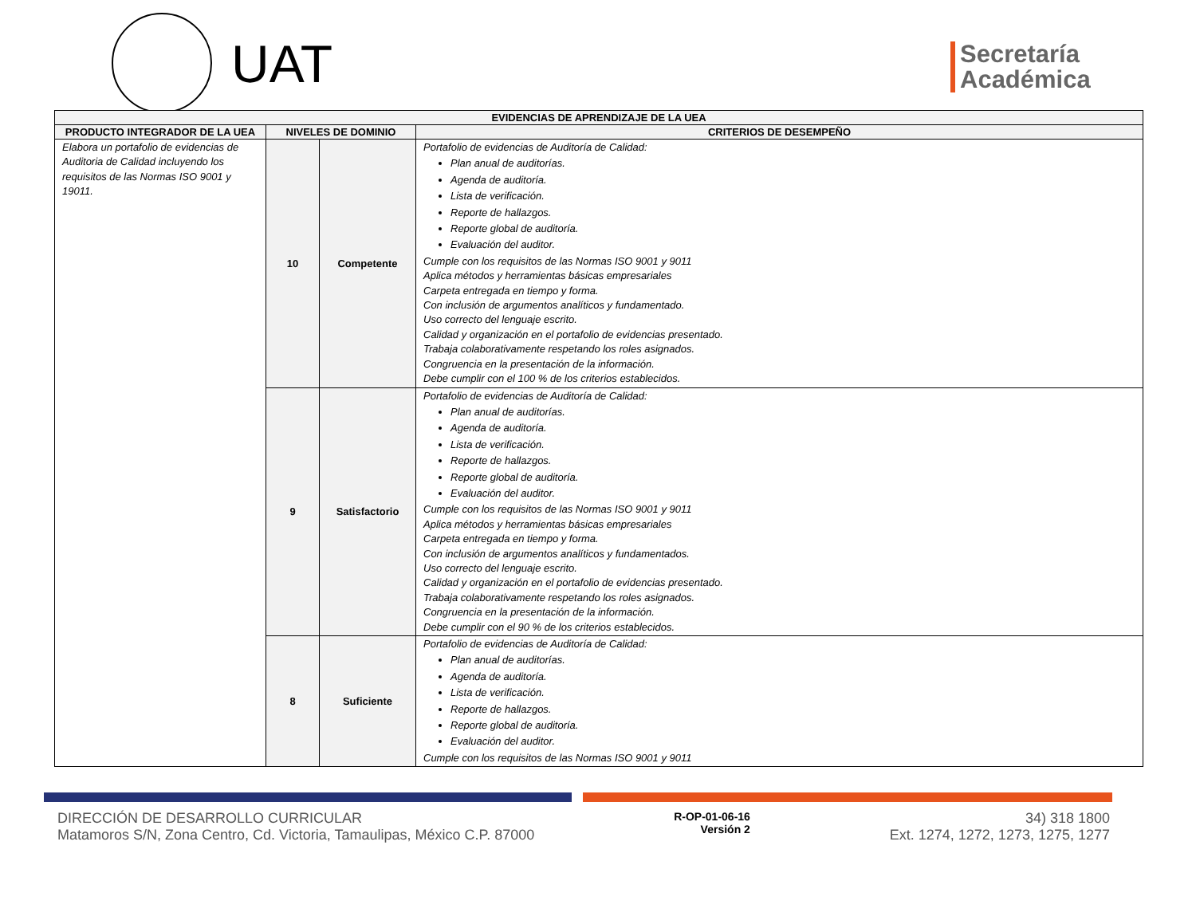UAT
Secretaría
Académica
| EVIDENCIAS DE APRENDIZAJE DE LA UEA | | | |
| --- | --- | --- | --- |
| PRODUCTO INTEGRADOR DE LA UEA | NIVELES DE DOMINIO | | CRITERIOS DE DESEMPEÑO |
| Elabora un portafolio de evidencias de Auditoria de Calidad incluyendo los requisitos de las Normas ISO 9001 y 19011. | 10 | Competente | Portafolio de evidencias de Auditoría de Calidad: Plan anual de auditorías. Agenda de auditoría. Lista de verificación. Reporte de hallazgos. Reporte global de auditoría. Evaluación del auditor. Cumple con los requisitos de las Normas ISO 9001 y 9011 Aplica métodos y herramientas básicas empresariales Carpeta entregada en tiempo y forma. Con inclusión de argumentos analíticos y fundamentado. Uso correcto del lenguaje escrito. Calidad y organización en el portafolio de evidencias presentado. Trabaja colaborativamente respetando los roles asignados. Congruencia en la presentación de la información. Debe cumplir con el 100 % de los criterios establecidos. |
| | 9 | Satisfactorio | Portafolio de evidencias de Auditoría de Calidad: Plan anual de auditorías. Agenda de auditoría. Lista de verificación. Reporte de hallazgos. Reporte global de auditoría. Evaluación del auditor. Cumple con los requisitos de las Normas ISO 9001 y 9011 Aplica métodos y herramientas básicas empresariales Carpeta entregada en tiempo y forma. Con inclusión de argumentos analíticos y fundamentados. Uso correcto del lenguaje escrito. Calidad y organización en el portafolio de evidencias presentado. Trabaja colaborativamente respetando los roles asignados. Congruencia en la presentación de la información. Debe cumplir con el 90 % de los criterios establecidos. |
| | 8 | Suficiente | Portafolio de evidencias de Auditoría de Calidad: Plan anual de auditorías. Agenda de auditoría. Lista de verificación. Reporte de hallazgos. Reporte global de auditoría. Evaluación del auditor. Cumple con los requisitos de las Normas ISO 9001 y 9011 |
DIRECCIÓN DE DESARROLLO CURRICULAR
Matamoros S/N, Zona Centro, Cd. Victoria, Tamaulipas, México C.P. 87000
R-OP-01-06-16
Versión 2
34) 318 1800
Ext. 1274, 1272, 1273, 1275, 1277